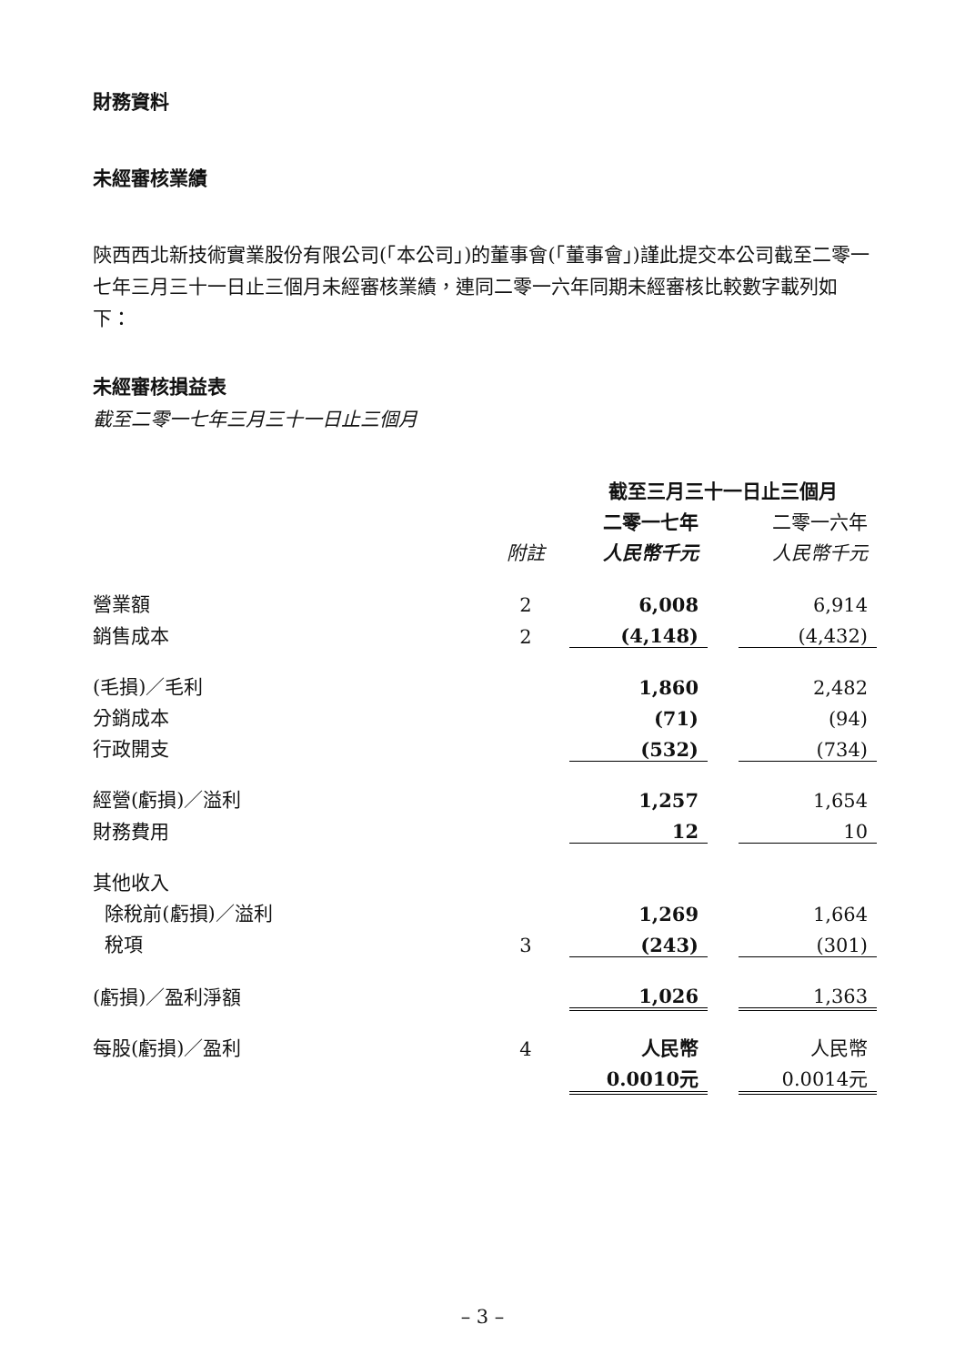財務資料
未經審核業績
陝西西北新技術實業股份有限公司(「本公司」)的董事會(「董事會」)謹此提交本公司截至二零一七年三月三十一日止三個月未經審核業績，連同二零一六年同期未經審核比較數字載列如下：
未經審核損益表
截至二零一七年三月三十一日止三個月
| | | 截至三月三十一日止三個月 | | |
| | | 二零一七年 | | 二零一六年 |
| | 附註 | 人民幣千元 | | 人民幣千元 |
| 營業額 | 2 | 6,008 | | 6,914 |
| 銷售成本 | 2 | (4,148) | | (4,432) |
| (毛損)／毛利 | | 1,860 | | 2,482 |
| 分銷成本 | | (71) | | (94) |
| 行政開支 | | (532) | | (734) |
| 經營(虧損)／溢利 | | 1,257 | | 1,654 |
| 財務費用 | | 12 | | 10 |
| 其他收入 | | | | |
| 除稅前(虧損)／溢利 | | 1,269 | | 1,664 |
| 稅項 | 3 | (243) | | (301) |
| (虧損)／盈利淨額 | | 1,026 | | 1,363 |
| 每股(虧損)／盈利 | 4 | 人民幣 | | 人民幣 |
| | | 0.0010元 | | 0.0014元 |
– 3 –